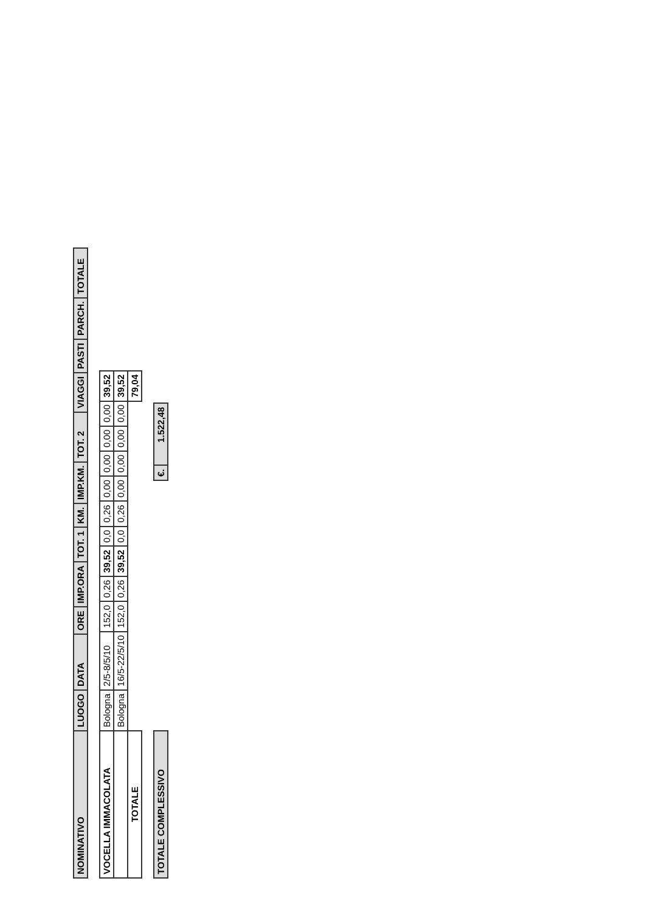| NOMINATIVO | LUOGO | DATA | ORE | IMP.ORA | TOT. 1 | KM. | IMP.KM. | TOT. 2 | VIAGGI | PASTI | PARCH. | TOTALE |
| --- | --- | --- | --- | --- | --- | --- | --- | --- | --- | --- | --- | --- |
| VOCELLA IMMACOLATA | Bologna | 2/5-8/5/10 | 152,0 | 0,26 | 39,52 | 0,0 | 0,26 | 0,00 | 0,00 | 0,00 | 0,00 | 39,52 |
| | Bologna | 16/5-22/5/10 | 152,0 | 0,26 | 39,52 | 0,0 | 0,26 | 0,00 | 0,00 | 0,00 | 0,00 | 39,52 |
| TOTALE | | | | | | | | | | | | 79,04 |
| TOTALE COMPLESSIVO | | €. | 1.522,48 |